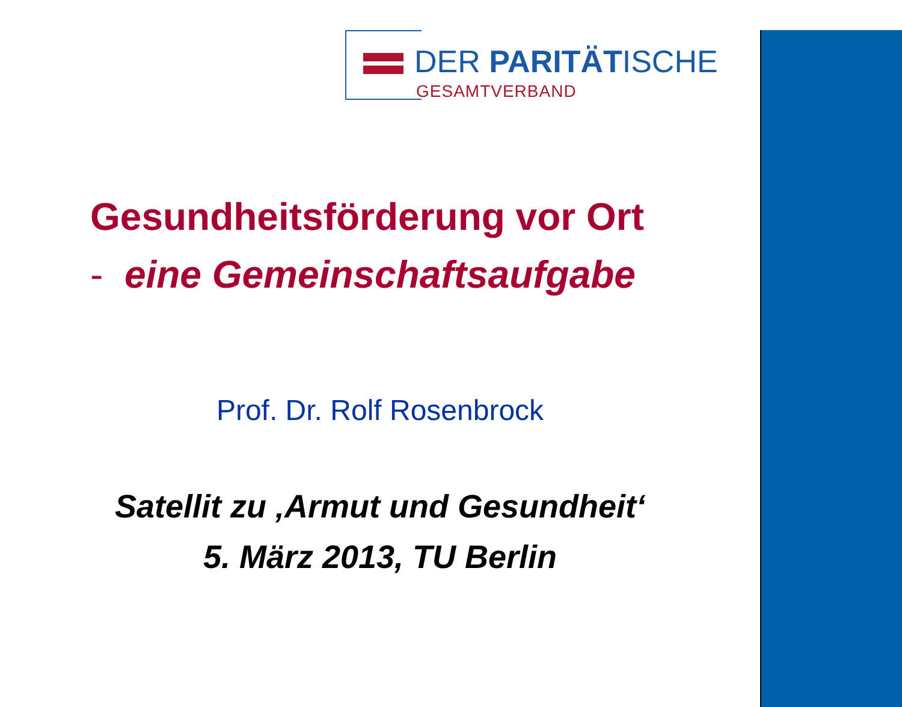DER PARITÄTISCHE
GESAMTVERBAND
Gesundheitsförderung vor Ort
- eine Gemeinschaftsaufgabe
Prof. Dr. Rolf Rosenbrock
Satellit zu ‚Armut und Gesundheit‘
5. März 2013, TU Berlin